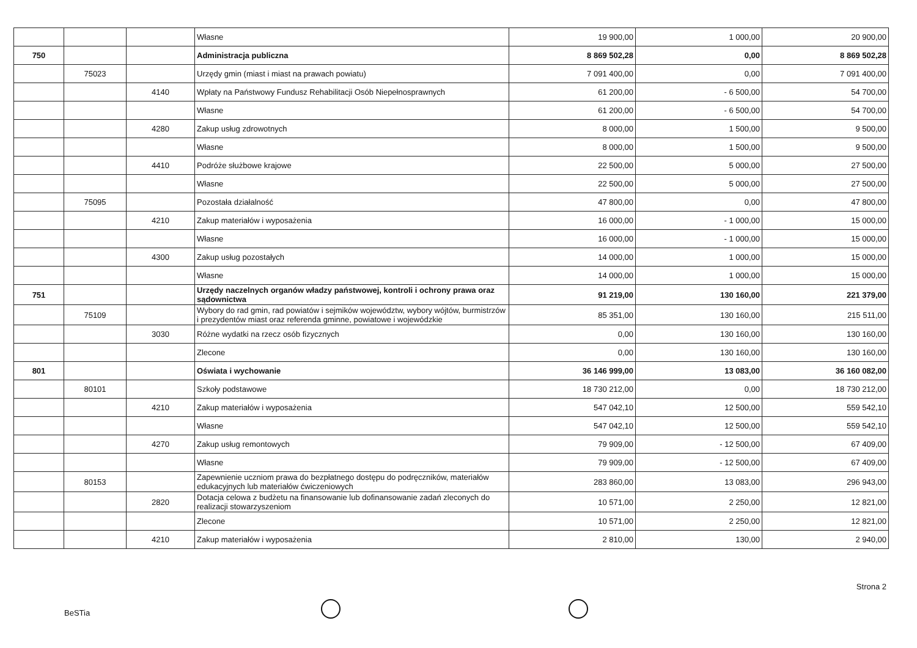| | | | Własne | 19 900,00 | 1 000,00 | 20 900,00 |
| 750 | | | Administracja publiczna | 8 869 502,28 | 0,00 | 8 869 502,28 |
| | 75023 | | Urzędy gmin (miast i miast na prawach powiatu) | 7 091 400,00 | 0,00 | 7 091 400,00 |
| | | 4140 | Wpłaty na Państwowy Fundusz Rehabilitacji Osób Niepełnosprawnych | 61 200,00 | - 6 500,00 | 54 700,00 |
| | | | Własne | 61 200,00 | - 6 500,00 | 54 700,00 |
| | | 4280 | Zakup usług zdrowotnych | 8 000,00 | 1 500,00 | 9 500,00 |
| | | | Własne | 8 000,00 | 1 500,00 | 9 500,00 |
| | | 4410 | Podróże służbowe krajowe | 22 500,00 | 5 000,00 | 27 500,00 |
| | | | Własne | 22 500,00 | 5 000,00 | 27 500,00 |
| | 75095 | | Pozostała działalność | 47 800,00 | 0,00 | 47 800,00 |
| | | 4210 | Zakup materiałów i wyposażenia | 16 000,00 | - 1 000,00 | 15 000,00 |
| | | | Własne | 16 000,00 | - 1 000,00 | 15 000,00 |
| | | 4300 | Zakup usług pozostałych | 14 000,00 | 1 000,00 | 15 000,00 |
| | | | Własne | 14 000,00 | 1 000,00 | 15 000,00 |
| 751 | | | Urzędy naczelnych organów władzy państwowej, kontroli i ochrony prawa oraz sądownictwa | 91 219,00 | 130 160,00 | 221 379,00 |
| | 75109 | | Wybory do rad gmin, rad powiatów i sejmików województw, wybory wójtów, burmistrzów i prezydentów miast oraz referenda gminne, powiatowe i wojewódzkie | 85 351,00 | 130 160,00 | 215 511,00 |
| | | 3030 | Różne wydatki na rzecz osób fizycznych | 0,00 | 130 160,00 | 130 160,00 |
| | | | Zlecone | 0,00 | 130 160,00 | 130 160,00 |
| 801 | | | Oświata i wychowanie | 36 146 999,00 | 13 083,00 | 36 160 082,00 |
| | 80101 | | Szkoły podstawowe | 18 730 212,00 | 0,00 | 18 730 212,00 |
| | | 4210 | Zakup materiałów i wyposażenia | 547 042,10 | 12 500,00 | 559 542,10 |
| | | | Własne | 547 042,10 | 12 500,00 | 559 542,10 |
| | | 4270 | Zakup usług remontowych | 79 909,00 | - 12 500,00 | 67 409,00 |
| | | | Własne | 79 909,00 | - 12 500,00 | 67 409,00 |
| | 80153 | | Zapewnienie uczniom prawa do bezpłatnego dostępu do podręczników, materiałów edukacyjnych lub materiałów ćwiczeniowych | 283 860,00 | 13 083,00 | 296 943,00 |
| | | 2820 | Dotacja celowa z budżetu na finansowanie lub dofinansowanie zadań zleconych do realizacji stowarzyszeniom | 10 571,00 | 2 250,00 | 12 821,00 |
| | | | Zlecone | 10 571,00 | 2 250,00 | 12 821,00 |
| | | 4210 | Zakup materiałów i wyposażenia | 2 810,00 | 130,00 | 2 940,00 |
Strona 2
BeSTia